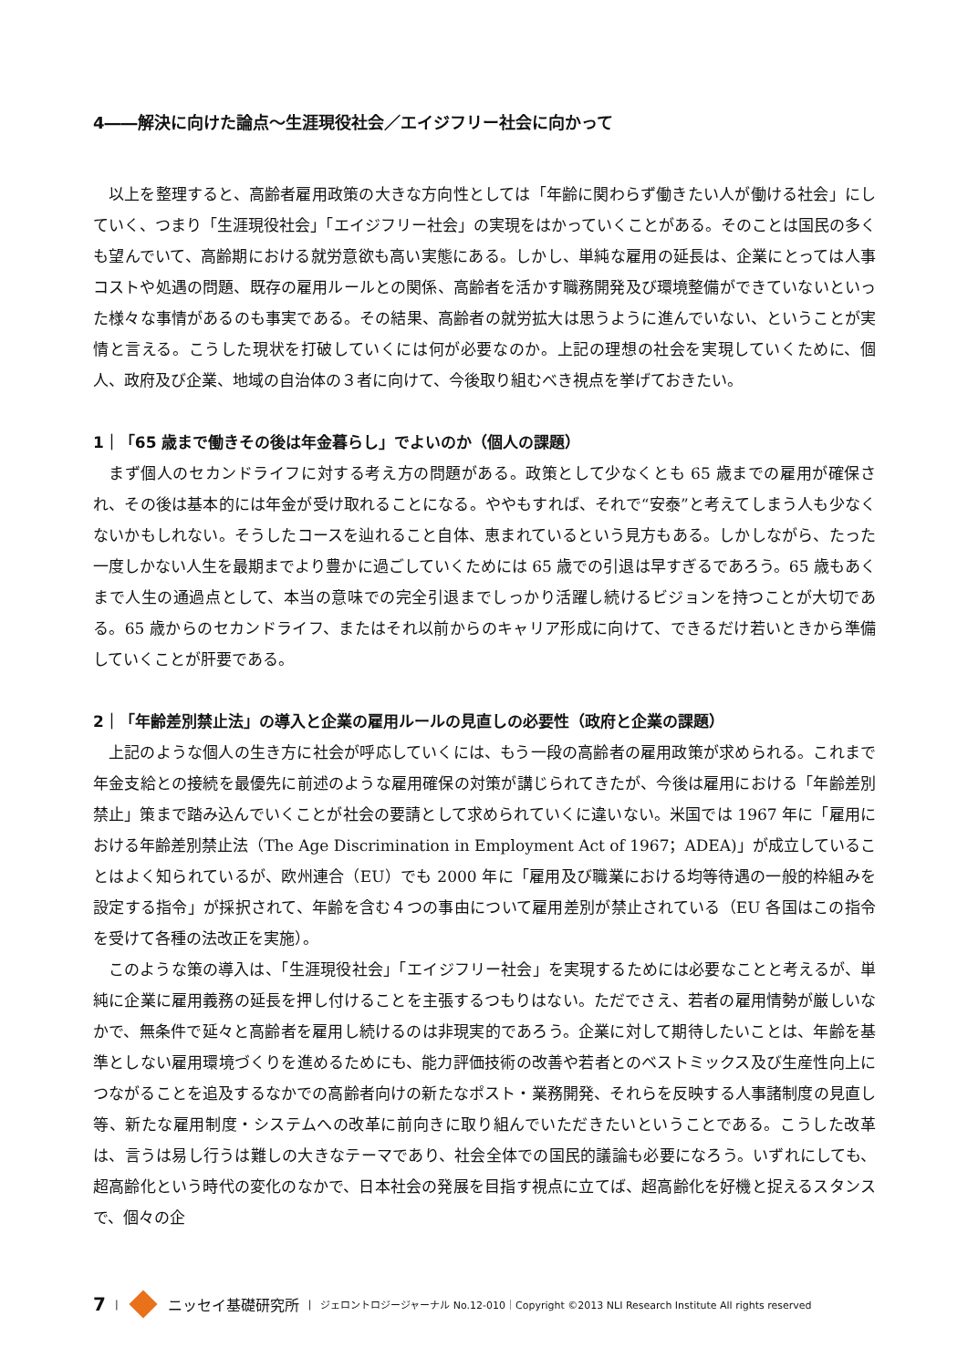4――解決に向けた論点～生涯現役社会／エイジフリー社会に向かって
以上を整理すると、高齢者雇用政策の大きな方向性としては「年齢に関わらず働きたい人が働ける社会」にしていく、つまり「生涯現役社会」「エイジフリー社会」の実現をはかっていくことがある。そのことは国民の多くも望んでいて、高齢期における就労意欲も高い実態にある。しかし、単純な雇用の延長は、企業にとっては人事コストや処遇の問題、既存の雇用ルールとの関係、高齢者を活かす職務開発及び環境整備ができていないといった様々な事情があるのも事実である。その結果、高齢者の就労拡大は思うように進んでいない、ということが実情と言える。こうした現状を打破していくには何が必要なのか。上記の理想の社会を実現していくために、個人、政府及び企業、地域の自治体の３者に向けて、今後取り組むべき視点を挙げておきたい。
1｜「65 歳まで働きその後は年金暮らし」でよいのか（個人の課題）
まず個人のセカンドライフに対する考え方の問題がある。政策として少なくとも 65 歳までの雇用が確保され、その後は基本的には年金が受け取れることになる。ややもすれば、それで“安泰”と考えてしまう人も少なくないかもしれない。そうしたコースを辿れること自体、恵まれているという見方もある。しかしながら、たった一度しかない人生を最期までより豊かに過ごしていくためには 65 歳での引退は早すぎるであろう。65 歳もあくまで人生の通過点として、本当の意味での完全引退までしっかり活躍し続けるビジョンを持つことが大切である。65 歳からのセカンドライフ、またはそれ以前からのキャリア形成に向けて、できるだけ若いときから準備していくことが肝要である。
2｜「年齢差別禁止法」の導入と企業の雇用ルールの見直しの必要性（政府と企業の課題）
上記のような個人の生き方に社会が呼応していくには、もう一段の高齢者の雇用政策が求められる。これまで年金支給との接続を最優先に前述のような雇用確保の対策が講じられてきたが、今後は雇用における「年齢差別禁止」策まで踏み込んでいくことが社会の要請として求められていくに違いない。米国では 1967 年に「雇用における年齢差別禁止法（The Age Discrimination in Employment Act of 1967；ADEA)」が成立していることはよく知られているが、欧州連合（EU）でも 2000 年に「雇用及び職業における均等待遇の一般的枠組みを設定する指令」が採択されて、年齢を含む４つの事由について雇用差別が禁止されている（EU 各国はこの指令を受けて各種の法改正を実施）。
このような策の導入は、「生涯現役社会」「エイジフリー社会」を実現するためには必要なことと考えるが、単純に企業に雇用義務の延長を押し付けることを主張するつもりはない。ただでさえ、若者の雇用情勢が厳しいなかで、無条件で延々と高齢者を雇用し続けるのは非現実的であろう。企業に対して期待したいことは、年齢を基準としない雇用環境づくりを進めるためにも、能力評価技術の改善や若者とのベストミックス及び生産性向上につながることを追及するなかでの高齢者向けの新たなポスト・業務開発、それらを反映する人事諸制度の見直し等、新たな雇用制度・システムへの改革に前向きに取り組んでいただきたいということである。こうした改革は、言うは易し行うは難しの大きなテーマであり、社会全体での国民的議論も必要になろう。いずれにしても、超高齢化という時代の変化のなかで、日本社会の発展を目指す視点に立てば、超高齢化を好機と捉えるスタンスで、個々の企
7 | ニッセイ基礎研究所 | ジェロントロジージャーナル No.12-010｜Copyright ©2013 NLI Research Institute All rights reserved